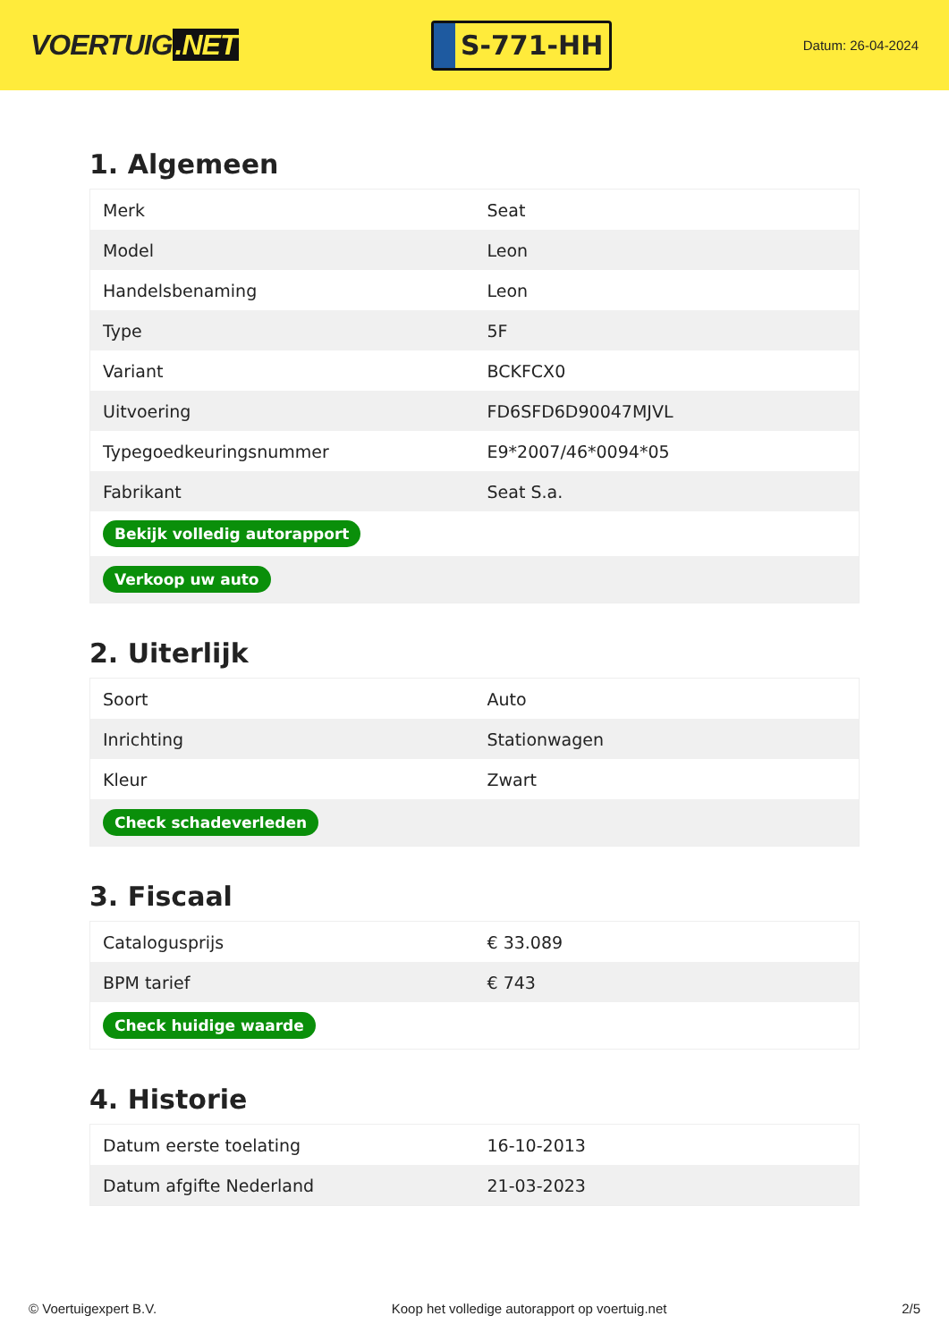VOERTUIG.NET
S-771-HH
Datum: 26-04-2024
1. Algemeen
| Merk | Seat |
| Model | Leon |
| Handelsbenaming | Leon |
| Type | 5F |
| Variant | BCKFCX0 |
| Uitvoering | FD6SFD6D90047MJVL |
| Typegoedkeuringsnummer | E9*2007/46*0094*05 |
| Fabrikant | Seat S.a. |
| Bekijk volledig autorapport | |
| Verkoop uw auto | |
2. Uiterlijk
| Soort | Auto |
| Inrichting | Stationwagen |
| Kleur | Zwart |
| Check schadeverleden | |
3. Fiscaal
| Catalogusprijs | € 33.089 |
| BPM tarief | € 743 |
| Check huidige waarde | |
4. Historie
| Datum eerste toelating | 16-10-2013 |
| Datum afgifte Nederland | 21-03-2023 |
© Voertuigexpert B.V. Koop het volledige autorapport op voertuig.net 2/5